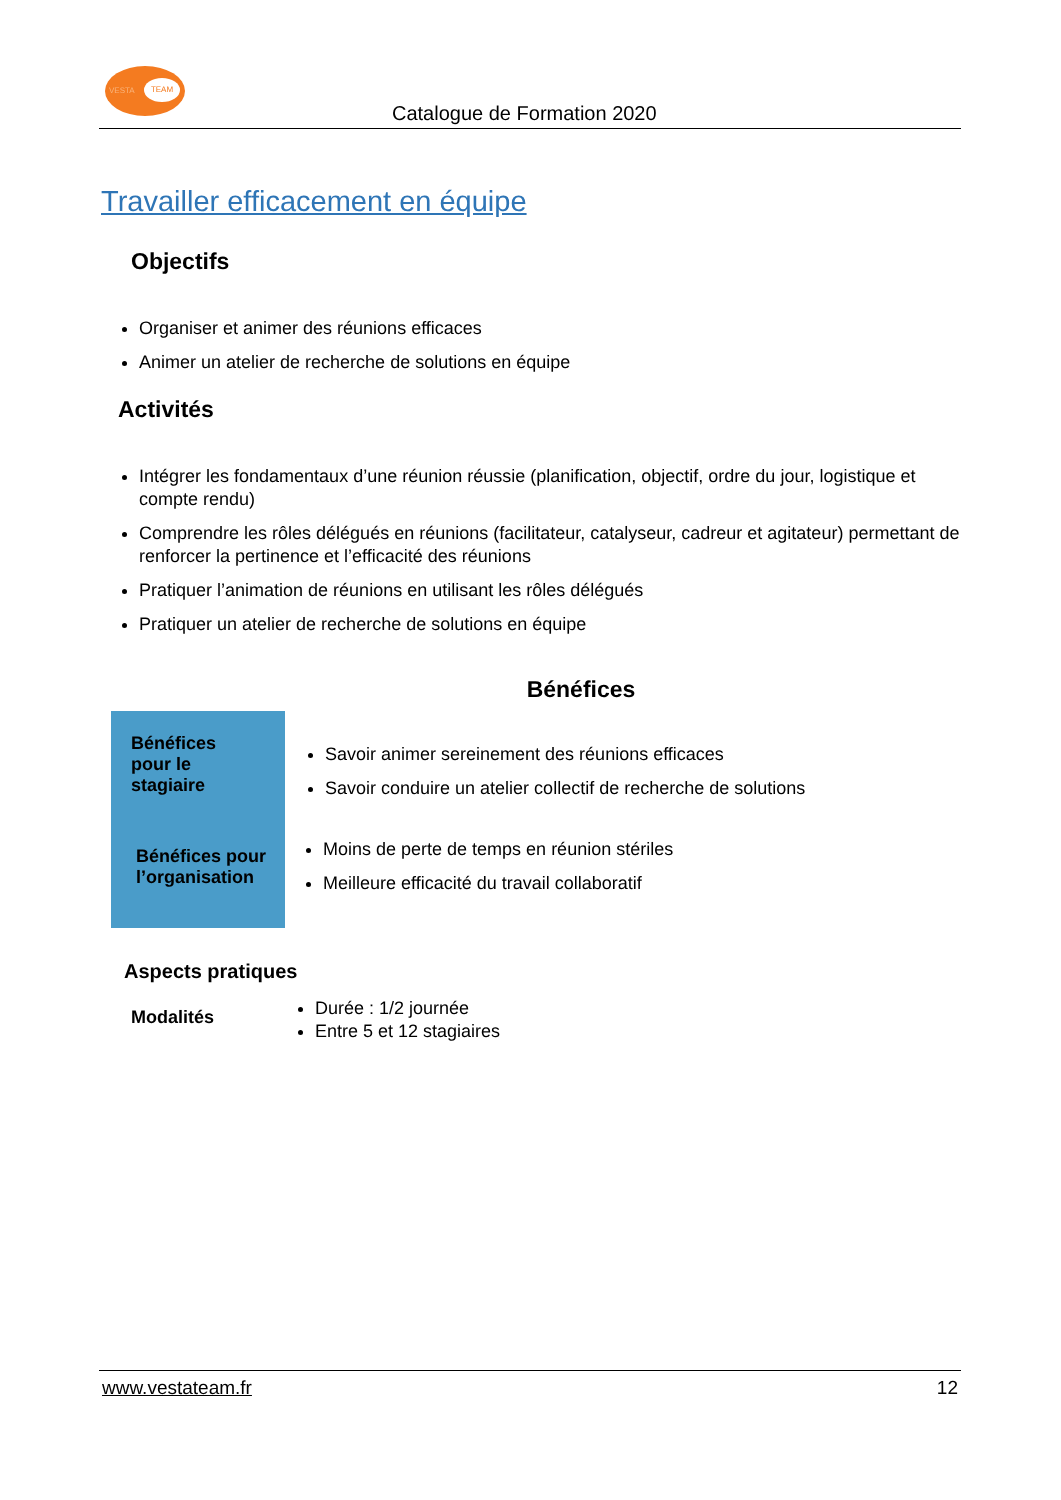VESTA
TEAM
Catalogue de Formation 2020
Travailler efficacement en équipe
Objectifs
Organiser et animer des réunions efficaces
Animer un atelier de recherche de solutions en équipe
Activités
Intégrer les fondamentaux d’une réunion réussie (planification, objectif, ordre du jour, logistique et compte rendu)
Comprendre les rôles délégués en réunions (facilitateur, catalyseur, cadreur et agitateur) permettant de renforcer la pertinence et l’efficacité des réunions
Pratiquer l’animation de réunions en utilisant les rôles délégués
Pratiquer un atelier de recherche de solutions en équipe
Bénéfices
Bénéfices
pour le
stagiaire
Bénéfices pour l’organisation
Savoir animer sereinement des réunions efficaces
Savoir conduire un atelier collectif de recherche de solutions
Moins de perte de temps en réunion stériles
Meilleure efficacité du travail collaboratif
Aspects pratiques
Modalités
Durée : 1/2 journée
Entre 5 et 12 stagiaires
www.vestateam.fr 12